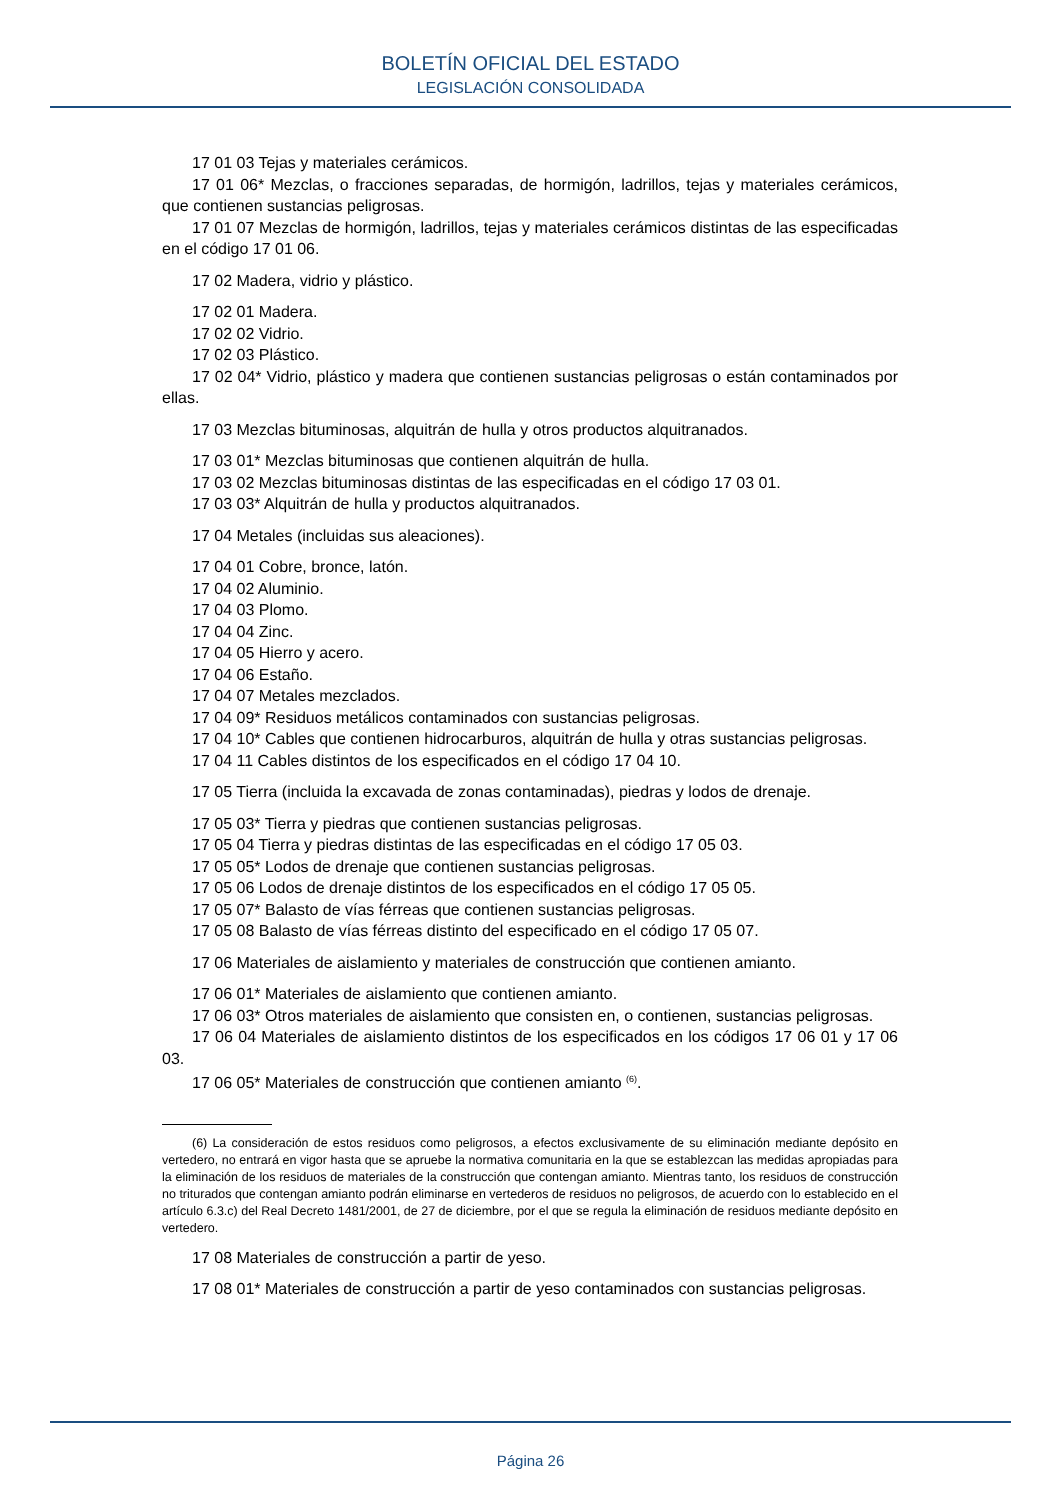BOLETÍN OFICIAL DEL ESTADO
LEGISLACIÓN CONSOLIDADA
17 01 03 Tejas y materiales cerámicos.
17 01 06* Mezclas, o fracciones separadas, de hormigón, ladrillos, tejas y materiales cerámicos, que contienen sustancias peligrosas.
17 01 07 Mezclas de hormigón, ladrillos, tejas y materiales cerámicos distintas de las especificadas en el código 17 01 06.
17 02 Madera, vidrio y plástico.
17 02 01 Madera.
17 02 02 Vidrio.
17 02 03 Plástico.
17 02 04* Vidrio, plástico y madera que contienen sustancias peligrosas o están contaminados por ellas.
17 03 Mezclas bituminosas, alquitrán de hulla y otros productos alquitranados.
17 03 01* Mezclas bituminosas que contienen alquitrán de hulla.
17 03 02 Mezclas bituminosas distintas de las especificadas en el código 17 03 01.
17 03 03* Alquitrán de hulla y productos alquitranados.
17 04 Metales (incluidas sus aleaciones).
17 04 01 Cobre, bronce, latón.
17 04 02 Aluminio.
17 04 03 Plomo.
17 04 04 Zinc.
17 04 05 Hierro y acero.
17 04 06 Estaño.
17 04 07 Metales mezclados.
17 04 09* Residuos metálicos contaminados con sustancias peligrosas.
17 04 10* Cables que contienen hidrocarburos, alquitrán de hulla y otras sustancias peligrosas.
17 04 11 Cables distintos de los especificados en el código 17 04 10.
17 05 Tierra (incluida la excavada de zonas contaminadas), piedras y lodos de drenaje.
17 05 03* Tierra y piedras que contienen sustancias peligrosas.
17 05 04 Tierra y piedras distintas de las especificadas en el código 17 05 03.
17 05 05* Lodos de drenaje que contienen sustancias peligrosas.
17 05 06 Lodos de drenaje distintos de los especificados en el código 17 05 05.
17 05 07* Balasto de vías férreas que contienen sustancias peligrosas.
17 05 08 Balasto de vías férreas distinto del especificado en el código 17 05 07.
17 06 Materiales de aislamiento y materiales de construcción que contienen amianto.
17 06 01* Materiales de aislamiento que contienen amianto.
17 06 03* Otros materiales de aislamiento que consisten en, o contienen, sustancias peligrosas.
17 06 04 Materiales de aislamiento distintos de los especificados en los códigos 17 06 01 y 17 06 03.
17 06 05* Materiales de construcción que contienen amianto <sup>(6)</sup>.
(6) La consideración de estos residuos como peligrosos, a efectos exclusivamente de su eliminación mediante depósito en vertedero, no entrará en vigor hasta que se apruebe la normativa comunitaria en la que se establezcan las medidas apropiadas para la eliminación de los residuos de materiales de la construcción que contengan amianto. Mientras tanto, los residuos de construcción no triturados que contengan amianto podrán eliminarse en vertederos de residuos no peligrosos, de acuerdo con lo establecido en el artículo 6.3.c) del Real Decreto 1481/2001, de 27 de diciembre, por el que se regula la eliminación de residuos mediante depósito en vertedero.
17 08 Materiales de construcción a partir de yeso.
17 08 01* Materiales de construcción a partir de yeso contaminados con sustancias peligrosas.
Página 26